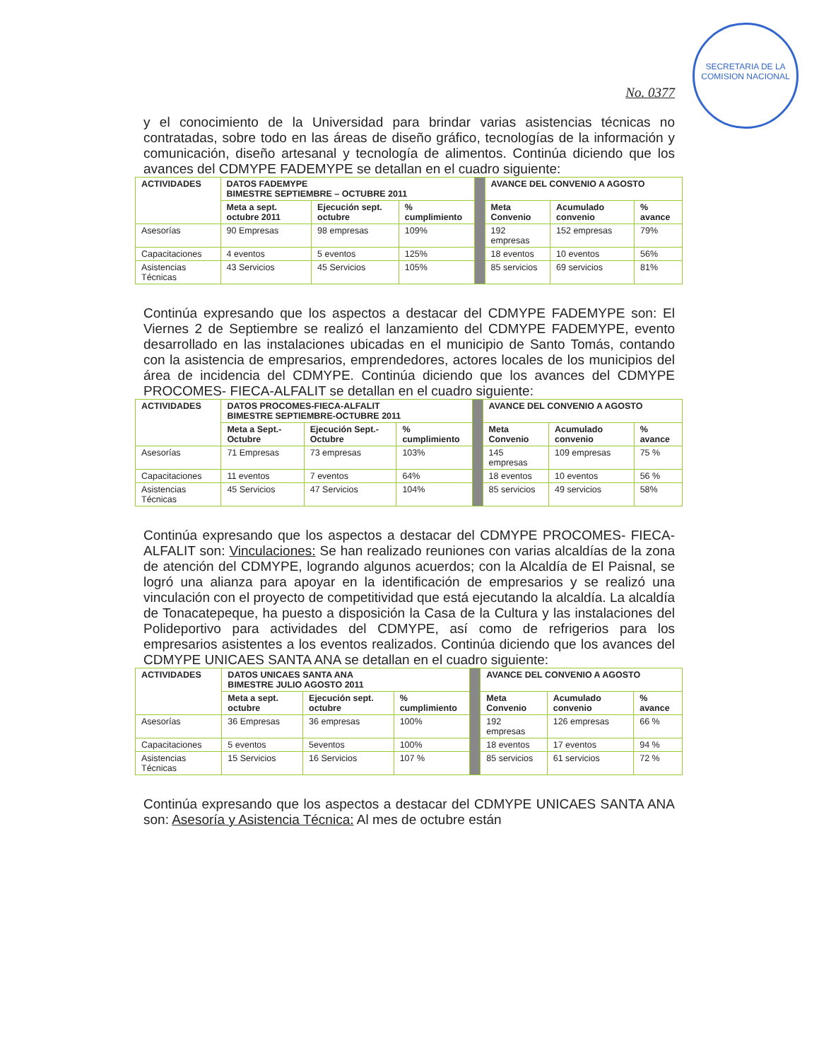SECRETARIA DE LA COMISION NACIONAL
No. 0377
y el conocimiento de la Universidad para brindar varias asistencias técnicas no contratadas, sobre todo en las áreas de diseño gráfico, tecnologías de la información y comunicación, diseño artesanal y tecnología de alimentos. Continúa diciendo que los avances del CDMYPE FADEMYPE se detallan en el cuadro siguiente:
| ACTIVIDADES | DATOS FADEMYPE BIMESTRE SEPTIEMBRE – OCTUBRE 2011 | | | | AVANCE DEL CONVENIO A AGOSTO | | |
| | Meta a sept. octubre 2011 | Ejecución sept. octubre | % cumplimiento | | Meta Convenio | Acumulado convenio | % avance |
| Asesorías | 90 Empresas | 98 empresas | 109% | | 192 empresas | 152 empresas | 79% |
| Capacitaciones | 4 eventos | 5 eventos | 125% | | 18 eventos | 10 eventos | 56% |
| Asistencias Técnicas | 43 Servicios | 45 Servicios | 105% | | 85 servicios | 69 servicios | 81% |
Continúa expresando que los aspectos a destacar del CDMYPE FADEMYPE son: El Viernes 2 de Septiembre se realizó el lanzamiento del CDMYPE FADEMYPE, evento desarrollado en las instalaciones ubicadas en el municipio de Santo Tomás, contando con la asistencia de empresarios, emprendedores, actores locales de los municipios del área de incidencia del CDMYPE. Continúa diciendo que los avances del CDMYPE PROCOMES- FIECA-ALFALIT se detallan en el cuadro siguiente:
| ACTIVIDADES | DATOS PROCOMES-FIECA-ALFALIT BIMESTRE SEPTIEMBRE-OCTUBRE 2011 | | | | AVANCE DEL CONVENIO A AGOSTO | | |
| | Meta a Sept.- Octubre | Ejecución Sept.- Octubre | % cumplimiento | | Meta Convenio | Acumulado convenio | % avance |
| Asesorías | 71 Empresas | 73 empresas | 103% | | 145 empresas | 109 empresas | 75 % |
| Capacitaciones | 11 eventos | 7 eventos | 64% | | 18 eventos | 10 eventos | 56 % |
| Asistencias Técnicas | 45 Servicios | 47 Servicios | 104% | | 85 servicios | 49 servicios | 58% |
Continúa expresando que los aspectos a destacar del CDMYPE PROCOMES- FIECA-ALFALIT son: Vinculaciones: Se han realizado reuniones con varias alcaldías de la zona de atención del CDMYPE, logrando algunos acuerdos; con la Alcaldía de El Paisnal, se logró una alianza para apoyar en la identificación de empresarios y se realizó una vinculación con el proyecto de competitividad que está ejecutando la alcaldía. La alcaldía de Tonacatepeque, ha puesto a disposición la Casa de la Cultura y las instalaciones del Polideportivo para actividades del CDMYPE, así como de refrigerios para los empresarios asistentes a los eventos realizados. Continúa diciendo que los avances del CDMYPE UNICAES SANTA ANA se detallan en el cuadro siguiente:
| ACTIVIDADES | DATOS UNICAES SANTA ANA BIMESTRE JULIO AGOSTO 2011 | | | | AVANCE DEL CONVENIO A AGOSTO | | |
| | Meta a sept. octubre | Ejecución sept. octubre | % cumplimiento | | Meta Convenio | Acumulado convenio | % avance |
| Asesorías | 36 Empresas | 36 empresas | 100% | | 192 empresas | 126 empresas | 66 % |
| Capacitaciones | 5 eventos | 5eventos | 100% | | 18 eventos | 17 eventos | 94 % |
| Asistencias Técnicas | 15 Servicios | 16 Servicios | 107 % | | 85 servicios | 61 servicios | 72 % |
Continúa expresando que los aspectos a destacar del CDMYPE UNICAES SANTA ANA son: Asesoría y Asistencia Técnica: Al mes de octubre están